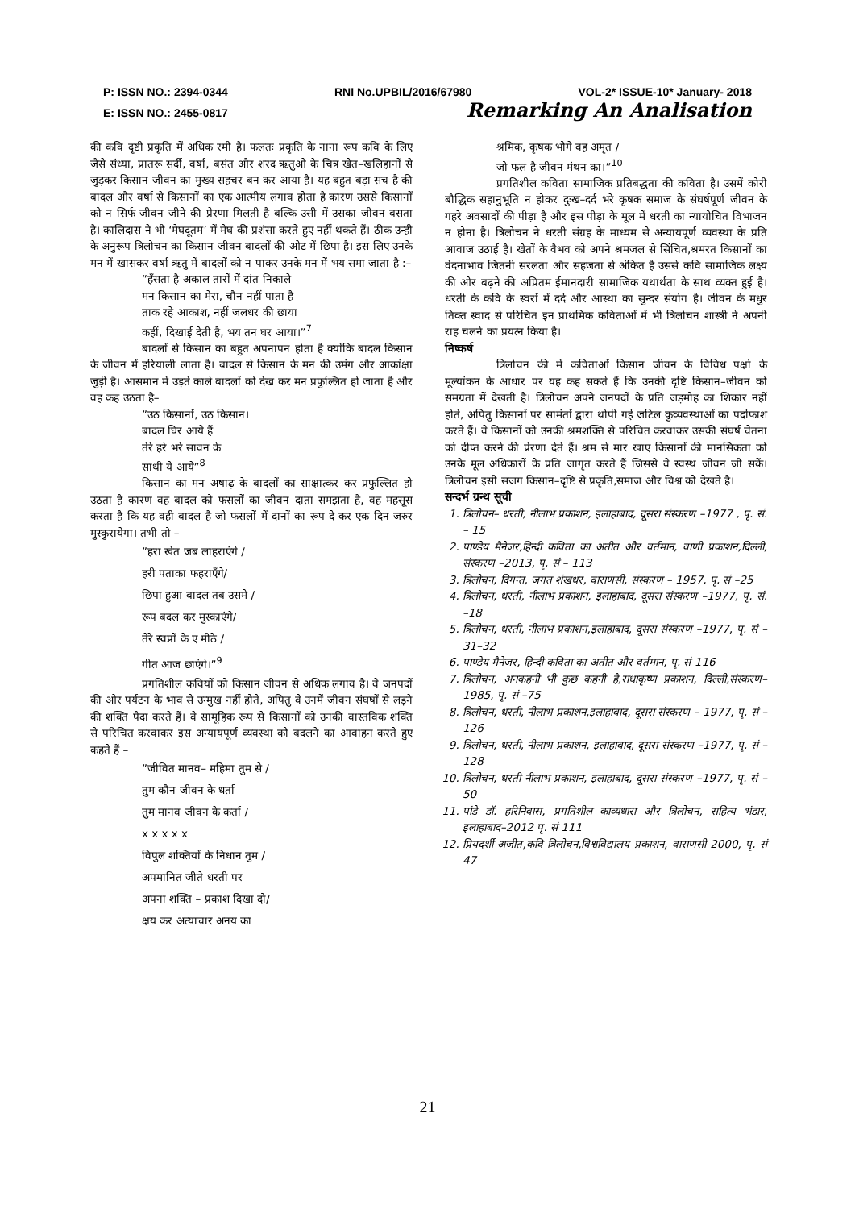P: ISSN NO.: 2394-0344 RNI No.UPBIL/2016/67980 VOL-2* ISSUE-10* January- 2018
E: ISSN NO.: 2455-0817 Remarking An Analisation
की कवि दृष्टी प्रकृति में अधिक रमी है। फलतः प्रकृति के नाना रूप कवि के लिए जैसे संध्या, प्रातरू सर्दी, वर्षा, बसंत और शरद ऋतुओ के चित्र खेत–खलिहानों से जुड़कर किसान जीवन का मुख्य सहचर बन कर आया है। यह बहुत बड़ा सच है की बादल और वर्षा से किसानों का एक आत्मीय लगाव होता है कारण उससे किसानों को न सिर्फ जीवन जीने की प्रेरणा मिलती है बल्कि उसी में उसका जीवन बसता है। कालिदास ने भी ‘मेघदूतम’ में मेघ की प्रशंसा करते हुए नहीं थकते हैं। ठीक उन्ही के अनुरूप त्रिलोचन का किसान जीवन बादलों की ओट में छिपा है। इस लिए उनके मन में खासकर वर्षा ऋतु में बादलों को न पाकर उनके मन में भय समा जाता है :–
”हँसता है अकाल तारों में दांत निकाले
मन किसान का मेरा, चौन नहीं पाता है
ताक रहे आकाश, नहीं जलधर की छाया
कहीं, दिखाई देती है, भय तन घर आया।”<sup>7</sup>
बादलों से किसान का बहुत अपनापन होता है क्योंकि बादल किसान के जीवन में हरियाली लाता है। बादल से किसान के मन की उमंग और आकांक्षा जुड़ी है। आसमान में उड़ते काले बादलों को देख कर मन प्रफुल्लित हो जाता है और वह कह उठता है–
”उठ किसानों, उठ किसान।
बादल घिर आये हैं
तेरे हरे भरे सावन के
साथी ये आये”<sup>8</sup>
किसान का मन अषाढ़ के बादलों का साक्षात्कर कर प्रफुल्लित हो उठता है कारण वह बादल को फसलों का जीवन दाता समझता है, वह महसूस करता है कि यह वही बादल है जो फसलों में दानों का रूप दे कर एक दिन जरुर मुस्कुरायेगा। तभी तो –
”हरा खेत जब लाहराएंगे /
हरी पताका फहराएँगे/
छिपा हुआ बादल तब उसमे /
रूप बदल कर मुस्काएंगे/
तेरे स्वप्नों के ए मीठे /
गीत आज छाएंगे।”<sup>9</sup>
प्रगतिशील कवियों को किसान जीवन से अधिक लगाव है। वे जनपदों की ओर पर्यटन के भाव से उन्मुख नहीं होते, अपितु वे उनमें जीवन संघषों से लड़ने की शक्ति पैदा करते हैं। वे सामूहिक रूप से किसानों को उनकी वास्तविक शक्ति से परिचित करवाकर इस अन्यायपूर्ण व्यवस्था को बदलने का आवाहन करते हुए कहते हैं –
”जीवित मानव– महिमा तुम से /
तुम कौन जीवन के धर्ता
तुम मानव जीवन के कर्ता /
x x x x x
विपुल शक्तियों के निधान तुम /
अपमानित जीते धरती पर
अपना शक्ति – प्रकाश दिखा दो/
क्षय कर अत्याचार अनय का
श्रमिक, कृषक भोगे वह अमृत /
जो फल है जीवन मंथन का।”<sup>10</sup>
प्रगतिशील कविता सामाजिक प्रतिबद्धता की कविता है। उसमें कोरी बौद्धिक सहानुभूति न होकर दुःख–दर्द भरे कृषक समाज के संघर्षपूर्ण जीवन के गहरे अवसादों की पीड़ा है और इस पीड़ा के मूल में धरती का न्यायोचित विभाजन न होना है। त्रिलोचन ने धरती संग्रह के माध्यम से अन्यायपूर्ण व्यवस्था के प्रति आवाज उठाई है। खेतों के वैभव को अपने श्रमजल से सिंचित,श्रमरत किसानों का वेदनाभाव जितनी सरलता और सहजता से अंकित है उससे कवि सामाजिक लक्ष्य की ओर बढ़ने की अप्रितम ईमानदारी सामाजिक यथार्थता के साथ व्यक्त हुई है। धरती के कवि के स्वरों में दर्द और आस्था का सुन्दर संयोग है। जीवन के मधुर तिक्त स्वाद से परिचित इन प्राथमिक कविताओं में भी त्रिलोचन शास्त्री ने अपनी राह चलने का प्रयत्न किया है।
निष्कर्ष
त्रिलोचन की में कविताओं किसान जीवन के विविध पक्षो के मूल्यांकन के आधार पर यह कह सकते हैं कि उनकी दृष्टि किसान–जीवन को समग्रता में देखती है। त्रिलोचन अपने जनपदों के प्रति जड़मोह का शिकार नहीं होते, अपितु किसानों पर सामंतों द्वारा थोपी गई जटिल कुव्यवस्थाओं का पर्दाफाश करते हैं। वे किसानों को उनकी श्रमशक्ति से परिचित करवाकर उसकी संघर्ष चेतना को दीप्त करने की प्रेरणा देते हैं। श्रम से मार खाए किसानों की मानसिकता को उनके मूल अधिकारों के प्रति जागृत करते हैं जिससे वे स्वस्थ जीवन जी सकें। त्रिलोचन इसी सजग किसान–दृष्टि से प्रकृति,समाज और विश्व को देखते है।
सन्दर्भ ग्रन्थ सूची
1. त्रिलोचन– धरती, नीलाभ प्रकाशन, इलाहाबाद, दूसरा संस्करण –1977 , पृ. सं. – 15
2. पाण्डेय मैनेजर,हिन्दी कविता का अतीत और वर्तमान, वाणी प्रकाशन,दिल्ली, संस्करण –2013, पृ. सं – 113
3. त्रिलोचन, दिगन्त, जगत शंखधर, वाराणसी, संस्करण – 1957, पृ. सं –25
4. त्रिलोचन, धरती, नीलाभ प्रकाशन, इलाहाबाद, दूसरा संस्करण –1977, पृ. सं. –18
5. त्रिलोचन, धरती, नीलाभ प्रकाशन,इलाहाबाद, दूसरा संस्करण –1977, पृ. सं –31–32
6. पाण्डेय मैनेजर, हिन्दी कविता का अतीत और वर्तमान, पृ. सं 116
7. त्रिलोचन, अनकहनी भी कुछ कहनी है,राधाकृष्ण प्रकाशन, दिल्ली,संस्करण–1985, पृ. सं –75
8. त्रिलोचन, धरती, नीलाभ प्रकाशन,इलाहाबाद, दूसरा संस्करण – 1977, पृ. सं –126
9. त्रिलोचन, धरती, नीलाभ प्रकाशन, इलाहाबाद, दूसरा संस्करण –1977, पृ. सं –128
10. त्रिलोचन, धरती नीलाभ प्रकाशन, इलाहाबाद, दूसरा संस्करण –1977, पृ. सं – 50
11. पांडे डॉ. हरिनिवास, प्रगतिशील काव्यधारा और त्रिलोचन, सहित्य भंडार, इलाहाबाद–2012 पृ. सं 111
12. प्रियदर्शी अजीत,कवि त्रिलोचन,विश्वविद्यालय प्रकाशन, वाराणसी 2000, पृ. सं 47
21